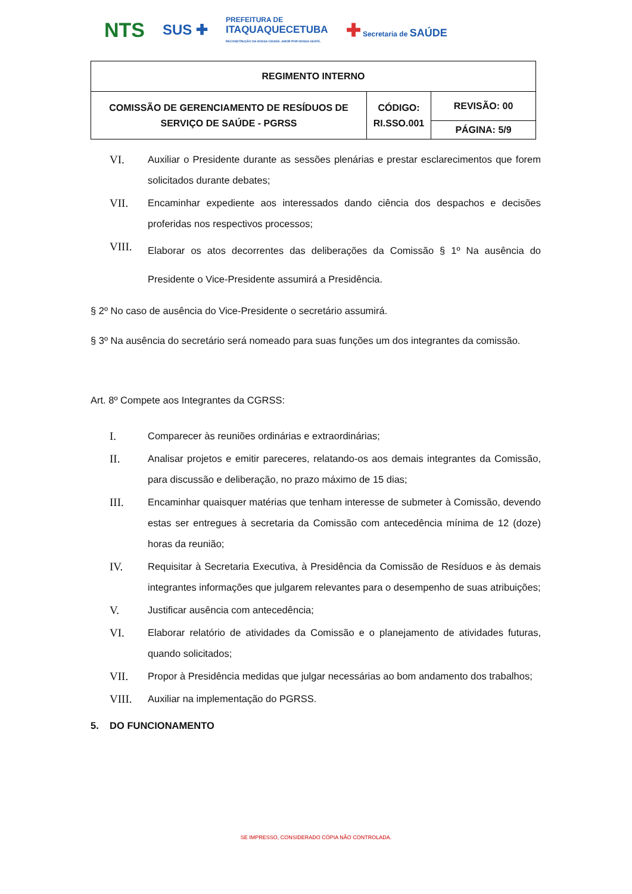NTS SUS ✚ PREFEITURA DE
ITAQUAQUECETUBA
RECONSTRUÇÃO DA NOSSA CIDADE. AMOR POR NOSSA GENTE. ✚ Secretaria de SAÚDE
| REGIMENTO INTERNO | | |
| COMISSÃO DE GERENCIAMENTO DE RESÍDUOS DE SERVIÇO DE SAÚDE - PGRSS | CÓDIGO: RI.SSO.001 | REVISÃO: 00 |
| | | PÁGINA: 5/9 |
VI. Auxiliar o Presidente durante as sessões plenárias e prestar esclarecimentos que forem solicitados durante debates;
VII. Encaminhar expediente aos interessados dando ciência dos despachos e decisões proferidas nos respectivos processos;
VIII. Elaborar os atos decorrentes das deliberações da Comissão § 1º Na ausência do Presidente o Vice-Presidente assumirá a Presidência.
§ 2º No caso de ausência do Vice-Presidente o secretário assumirá.
§ 3º Na ausência do secretário será nomeado para suas funções um dos integrantes da comissão.
Art. 8º Compete aos Integrantes da CGRSS:
I. Comparecer às reuniões ordinárias e extraordinárias;
II. Analisar projetos e emitir pareceres, relatando-os aos demais integrantes da Comissão, para discussão e deliberação, no prazo máximo de 15 dias;
III. Encaminhar quaisquer matérias que tenham interesse de submeter à Comissão, devendo estas ser entregues à secretaria da Comissão com antecedência mínima de 12 (doze) horas da reunião;
IV. Requisitar à Secretaria Executiva, à Presidência da Comissão de Resíduos e às demais integrantes informações que julgarem relevantes para o desempenho de suas atribuições;
V. Justificar ausência com antecedência;
VI. Elaborar relatório de atividades da Comissão e o planejamento de atividades futuras, quando solicitados;
VII. Propor à Presidência medidas que julgar necessárias ao bom andamento dos trabalhos;
VIII. Auxiliar na implementação do PGRSS.
5. DO FUNCIONAMENTO
SE IMPRESSO, CONSIDERADO CÓPIA NÃO CONTROLADA.